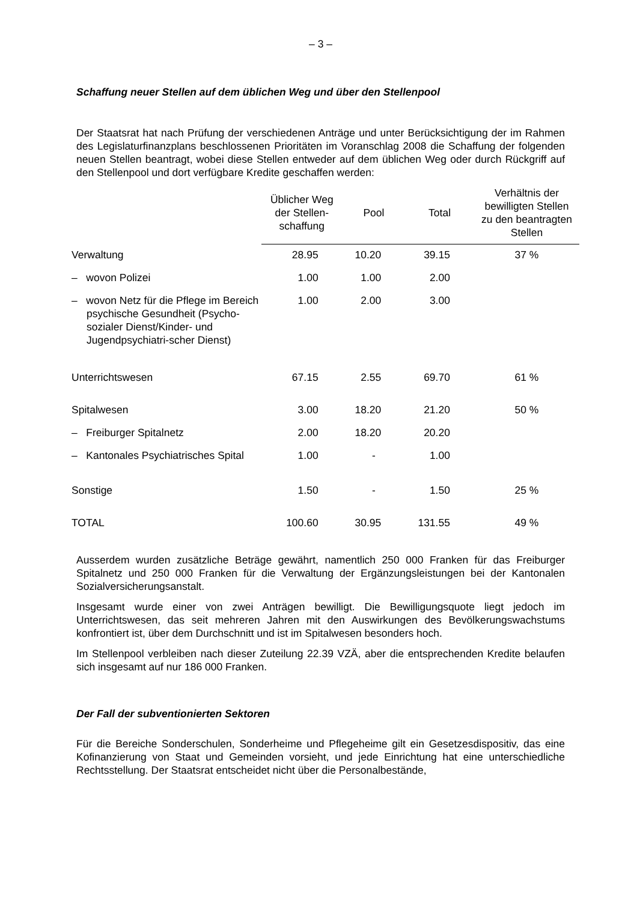– 3 –
Schaffung neuer Stellen auf dem üblichen Weg und über den Stellenpool
Der Staatsrat hat nach Prüfung der verschiedenen Anträge und unter Berücksichtigung der im Rahmen des Legislaturfinanzplans beschlossenen Prioritäten im Voranschlag 2008 die Schaffung der folgenden neuen Stellen beantragt, wobei diese Stellen entweder auf dem üblichen Weg oder durch Rückgriff auf den Stellenpool und dort verfügbare Kredite geschaffen werden:
| | Üblicher Weg der Stellen-schaffung | Pool | Total | Verhältnis der bewilligten Stellen zu den beantragten Stellen |
| --- | --- | --- | --- | --- |
| Verwaltung | 28.95 | 10.20 | 39.15 | 37 % |
| – wovon Polizei | 1.00 | 1.00 | 2.00 | |
| – wovon Netz für die Pflege im Bereich psychische Gesundheit (Psycho-sozialer Dienst/Kinder- und Jugendpsychiatri-scher Dienst) | 1.00 | 2.00 | 3.00 | |
| Unterrichtswesen | 67.15 | 2.55 | 69.70 | 61 % |
| Spitalwesen | 3.00 | 18.20 | 21.20 | 50 % |
| – Freiburger Spitalnetz | 2.00 | 18.20 | 20.20 | |
| – Kantonales Psychiatrisches Spital | 1.00 | - | 1.00 | |
| Sonstige | 1.50 | - | 1.50 | 25 % |
| TOTAL | 100.60 | 30.95 | 131.55 | 49 % |
Ausserdem wurden zusätzliche Beträge gewährt, namentlich 250 000 Franken für das Freiburger Spitalnetz und 250 000 Franken für die Verwaltung der Ergänzungsleistungen bei der Kantonalen Sozialversicherungsanstalt.
Insgesamt wurde einer von zwei Anträgen bewilligt. Die Bewilligungsquote liegt jedoch im Unterrichtswesen, das seit mehreren Jahren mit den Auswirkungen des Bevölkerungswachstums konfrontiert ist, über dem Durchschnitt und ist im Spitalwesen besonders hoch.
Im Stellenpool verbleiben nach dieser Zuteilung 22.39 VZÄ, aber die entsprechenden Kredite belaufen sich insgesamt auf nur 186 000 Franken.
Der Fall der subventionierten Sektoren
Für die Bereiche Sonderschulen, Sonderheime und Pflegeheime gilt ein Gesetzesdispositiv, das eine Kofinanzierung von Staat und Gemeinden vorsieht, und jede Einrichtung hat eine unterschiedliche Rechtsstellung. Der Staatsrat entscheidet nicht über die Personalbestände,